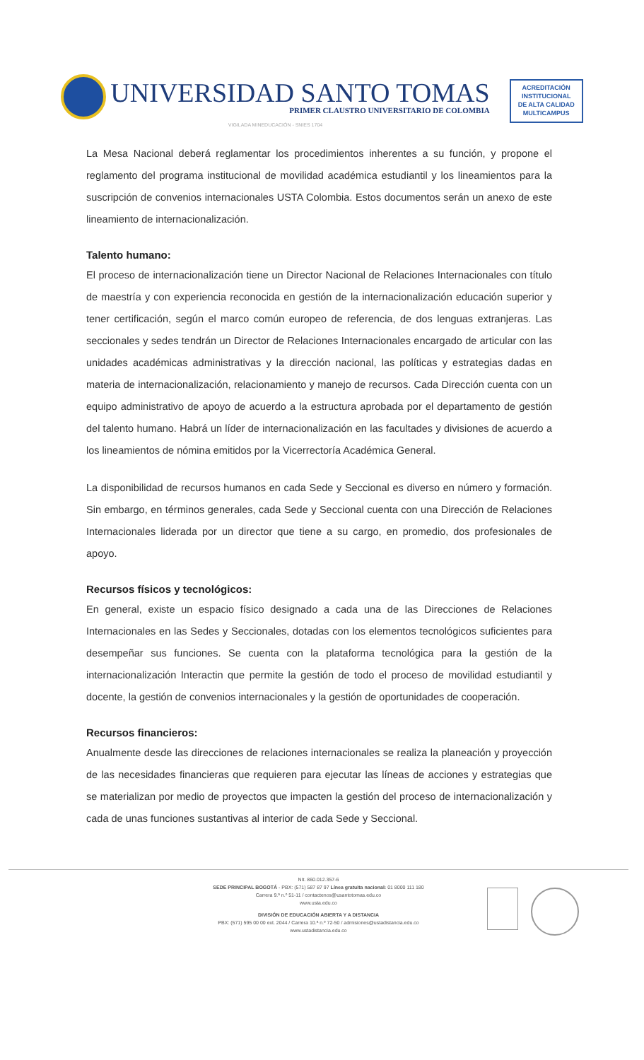UNIVERSIDAD SANTO TOMAS
PRIMER CLAUSTRO UNIVERSITARIO DE COLOMBIA
VIGILADA MINEDUCACIÓN - SNIES 1704
ACREDITACIÓN
INSTITUCIONAL
DE ALTA CALIDAD
MULTICAMPUS
La Mesa Nacional deberá reglamentar los procedimientos inherentes a su función, y propone el reglamento del programa institucional de movilidad académica estudiantil y los lineamientos para la suscripción de convenios internacionales USTA Colombia. Estos documentos serán un anexo de este lineamiento de internacionalización.
Talento humano:
El proceso de internacionalización tiene un Director Nacional de Relaciones Internacionales con título de maestría y con experiencia reconocida en gestión de la internacionalización educación superior y tener certificación, según el marco común europeo de referencia, de dos lenguas extranjeras. Las seccionales y sedes tendrán un Director de Relaciones Internacionales encargado de articular con las unidades académicas administrativas y la dirección nacional, las políticas y estrategias dadas en materia de internacionalización, relacionamiento y manejo de recursos. Cada Dirección cuenta con un equipo administrativo de apoyo de acuerdo a la estructura aprobada por el departamento de gestión del talento humano. Habrá un líder de internacionalización en las facultades y divisiones de acuerdo a los lineamientos de nómina emitidos por la Vicerrectoría Académica General.
La disponibilidad de recursos humanos en cada Sede y Seccional es diverso en número y formación. Sin embargo, en términos generales, cada Sede y Seccional cuenta con una Dirección de Relaciones Internacionales liderada por un director que tiene a su cargo, en promedio, dos profesionales de apoyo.
Recursos físicos y tecnológicos:
En general, existe un espacio físico designado a cada una de las Direcciones de Relaciones Internacionales en las Sedes y Seccionales, dotadas con los elementos tecnológicos suficientes para desempeñar sus funciones. Se cuenta con la plataforma tecnológica para la gestión de la internacionalización Interactin que permite la gestión de todo el proceso de movilidad estudiantil y docente, la gestión de convenios internacionales y la gestión de oportunidades de cooperación.
Recursos financieros:
Anualmente desde las direcciones de relaciones internacionales se realiza la planeación y proyección de las necesidades financieras que requieren para ejecutar las líneas de acciones y estrategias que se materializan por medio de proyectos que impacten la gestión del proceso de internacionalización y cada de unas funciones sustantivas al interior de cada Sede y Seccional.
NIt. 860.012.357-6
SEDE PRINCIPAL BOGOTÁ - PBX: (571) 587 87 97 Línea gratuita nacional: 01 8000 111 180
Carrera 9.ª n.º 51-11 / contactenos@usantotomas.edu.co
www.usta.edu.co
DIVISIÓN DE EDUCACIÓN ABIERTA Y A DISTANCIA
PBX: (571) 595 00 00 ext. 2044 / Carrera 10.ª n.º 72-50 / admisiones@ustadistancia.edu.co
www.ustadistancia.edu.co